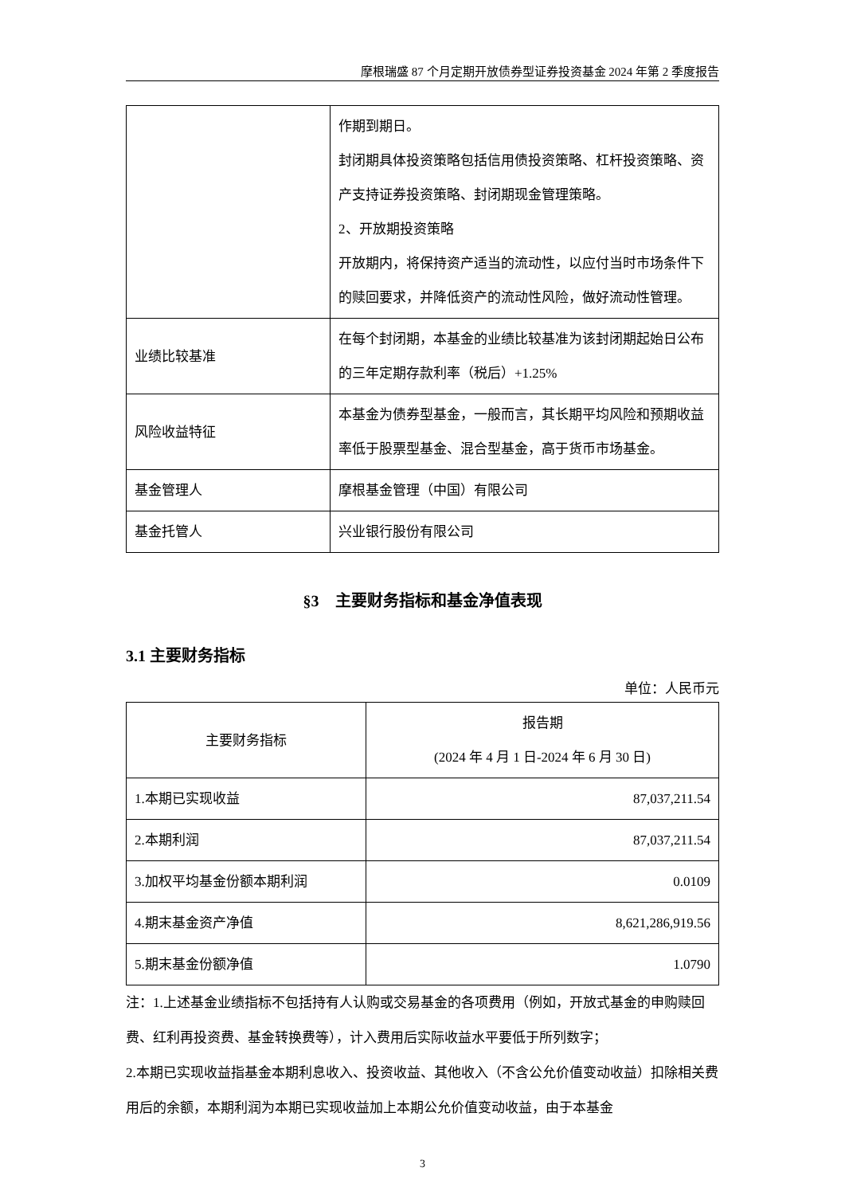摩根瑞盛 87 个月定期开放债券型证券投资基金 2024 年第 2 季度报告
| | 作期到期日。 封闭期具体投资策略包括信用债投资策略、杠杆投资策略、资产支持证券投资策略、封闭期现金管理策略。 2、开放期投资策略 开放期内，将保持资产适当的流动性，以应付当时市场条件下的赎回要求，并降低资产的流动性风险，做好流动性管理。 |
| 业绩比较基准 | 在每个封闭期，本基金的业绩比较基准为该封闭期起始日公布的三年定期存款利率（税后）+1.25% |
| 风险收益特征 | 本基金为债券型基金，一般而言，其长期平均风险和预期收益率低于股票型基金、混合型基金，高于货币市场基金。 |
| 基金管理人 | 摩根基金管理（中国）有限公司 |
| 基金托管人 | 兴业银行股份有限公司 |
§3　主要财务指标和基金净值表现
3.1 主要财务指标
单位：人民币元
| 主要财务指标 | 报告期 (2024 年 4 月 1 日-2024 年 6 月 30 日) |
| --- | --- |
| 1.本期已实现收益 | 87,037,211.54 |
| 2.本期利润 | 87,037,211.54 |
| 3.加权平均基金份额本期利润 | 0.0109 |
| 4.期末基金资产净值 | 8,621,286,919.56 |
| 5.期末基金份额净值 | 1.0790 |
注：1.上述基金业绩指标不包括持有人认购或交易基金的各项费用（例如，开放式基金的申购赎回费、红利再投资费、基金转换费等），计入费用后实际收益水平要低于所列数字；
2.本期已实现收益指基金本期利息收入、投资收益、其他收入（不含公允价值变动收益）扣除相关费用后的余额，本期利润为本期已实现收益加上本期公允价值变动收益，由于本基金
3